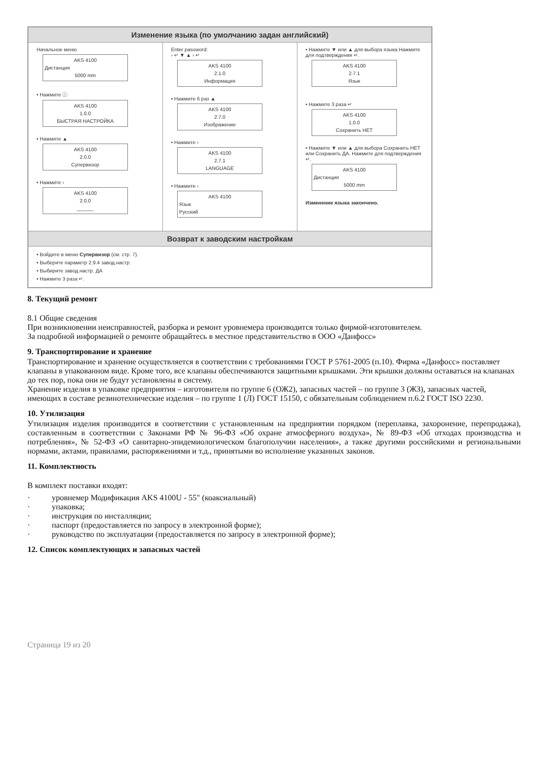Изменение языка (по умолчанию задан английский)
Начальное меню
AKS 4100
Дистанция
5000 mm
• Нажмите ⓘ
AKS 4100
1.0.0
БЫСТРАЯ НАСТРОЙКА
• Нажмите ▲
AKS 4100
2.0.0
Супервизор
• Нажмите ›
AKS 4100
2.0.0
______
Enter password:
› ↵ ▼ ▲ › ↵
AKS 4100
2.1.0
Информация
• Нажмите 6 раз ▲
AKS 4100
2.7.0
Изображение
• Нажмите ›
AKS 4100
2.7.1
LANGUAGE
• Нажмите ›
AKS 4100
Язык
Русский
• Нажмите ▼ или ▲ для выбора языка Нажмите для подтверждения ↵.
AKS 4100
2.7.1
Язык
• Нажмите 3 раза ↵
AKS 4100
1.0.0
Сохранить НЕТ
• Нажмите ▼ или ▲ для выбора Сохранить НЕТ или Сохранить ДА. Нажмите для подтверждения ↵.
AKS 4100
Дистанция
5000 mm
Изменение языка закончено.
Возврат к заводским настройкам
• Войдите в меню Супервизор (см. стр. 7).
• Выберите параметр 2.9.4 завод.настр.
• Выбирите завод.настр. ДА
• Нажмите 3 раза ↵.
8. Текущий ремонт
8.1 Общие сведения
При возникновении неисправностей, разборка и ремонт уровнемера производится только фирмой-изготовителем.
За подробной информацией о ремонте обращайтесь в местное представительство в ООО «Данфосс»
9. Транспортирование и хранение
Транспортирование и хранение осуществляется в соответствии с требованиями ГОСТ Р 5761-2005 (п.10). Фирма «Данфосс» поставляет клапаны в упакованном виде. Кроме того, все клапаны обеспечиваются защитными крышками. Эти крышки должны оставаться на клапанах до тех пор, пока они не будут установлены в систему.
Хранение изделия в упаковке предприятия – изготовителя по группе 6 (ОЖ2), запасных частей – по группе 3 (ЖЗ), запасных частей, имеющих в составе резинотехнические изделия – по группе 1 (Л) ГОСТ 15150, с обязательным соблюдением п.6.2 ГОСТ ISO 2230.
10. Утилизация
Утилизация изделия производится в соответствии с установленным на предприятии порядком (переплавка, захоронение, перепродажа), составленным в соответствии с Законами РФ № 96-ФЗ «Об охране атмосферного воздуха», № 89-ФЗ «Об отходах производства и потребления», № 52-ФЗ «О санитарно-эпидемиологическом благополучии населения», а также другими российскими и региональными нормами, актами, правилами, распоряжениями и т.д., принятыми во исполнение указанных законов.
11. Комплектность
В комплект поставки входят:
· уровнемер Модификация AKS 4100U - 55" (коаксиальный)
· упаковка;
· инструкция по инсталляции;
· паспорт (предоставляется по запросу в электронной форме);
· руководство по эксплуатации (предоставляется по запросу в электронной форме);
12. Список комплектующих и запасных частей
Страница 19 из 20